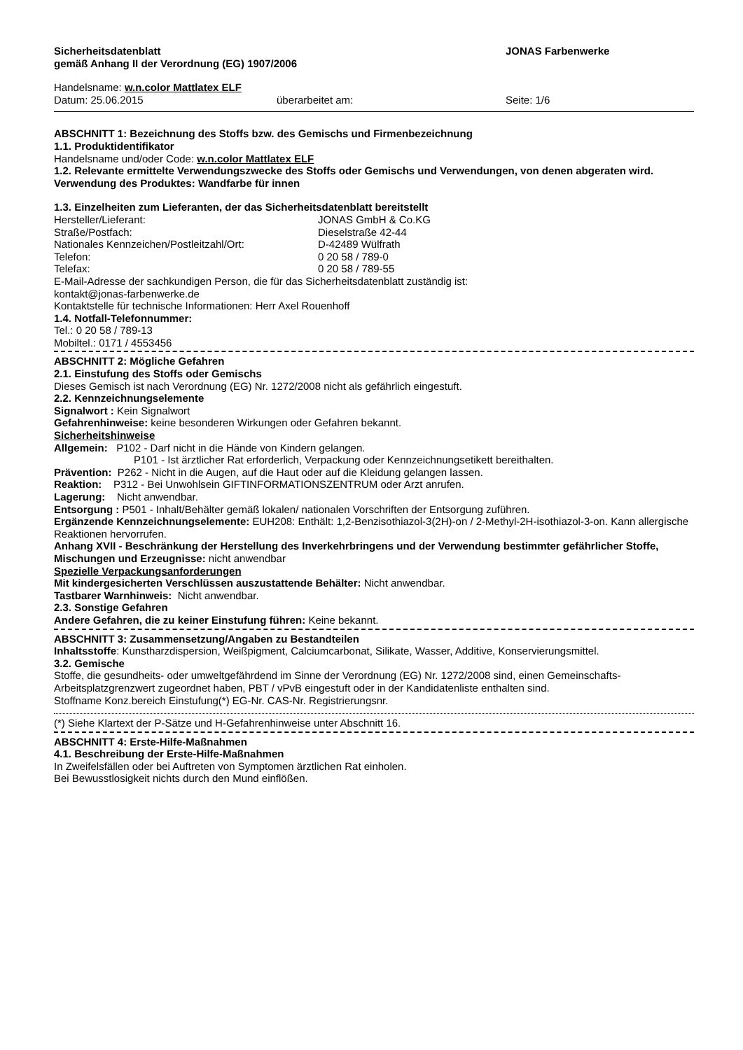Sicherheitsdatenblatt JONAS Farbenwerke
gemäß Anhang II der Verordnung (EG) 1907/2006
Handelsname: w.n.color Mattlatex ELF
Datum: 25.06.2015 überarbeitet am: Seite: 1/6
ABSCHNITT 1: Bezeichnung des Stoffs bzw. des Gemischs und Firmenbezeichnung
1.1. Produktidentifikator
Handelsname und/oder Code: w.n.color Mattlatex ELF
1.2. Relevante ermittelte Verwendungszwecke des Stoffs oder Gemischs und Verwendungen, von denen abgeraten wird.
Verwendung des Produktes: Wandfarbe für innen
1.3. Einzelheiten zum Lieferanten, der das Sicherheitsdatenblatt bereitstellt
Hersteller/Lieferant: JONAS GmbH & Co.KG
Straße/Postfach: Dieselstraße 42-44
Nationales Kennzeichen/Postleitzahl/Ort: D-42489 Wülfrath
Telefon: 0 20 58 / 789-0
Telefax: 0 20 58 / 789-55
E-Mail-Adresse der sachkundigen Person, die für das Sicherheitsdatenblatt zuständig ist:
kontakt@jonas-farbenwerke.de
Kontaktstelle für technische Informationen: Herr Axel Rouenhoff
1.4. Notfall-Telefonnummer:
Tel.: 0 20 58 / 789-13
Mobiltel.: 0171 / 4553456
ABSCHNITT 2: Mögliche Gefahren
2.1. Einstufung des Stoffs oder Gemischs
Dieses Gemisch ist nach Verordnung (EG) Nr. 1272/2008 nicht als gefährlich eingestuft.
2.2. Kennzeichnungselemente
Signalwort : Kein Signalwort
Gefahrenhinweise: keine besonderen Wirkungen oder Gefahren bekannt.
Sicherheitshinweise
Allgemein: P102 - Darf nicht in die Hände von Kindern gelangen.
P101 - Ist ärztlicher Rat erforderlich, Verpackung oder Kennzeichnungsetikett bereithalten.
Prävention: P262 - Nicht in die Augen, auf die Haut oder auf die Kleidung gelangen lassen.
Reaktion: P312 - Bei Unwohlsein GIFTINFORMATIONSZENTRUM oder Arzt anrufen.
Lagerung: Nicht anwendbar.
Entsorgung : P501 - Inhalt/Behälter gemäß lokalen/ nationalen Vorschriften der Entsorgung zuführen.
Ergänzende Kennzeichnungselemente: EUH208: Enthält: 1,2-Benzisothiazol-3(2H)-on / 2-Methyl-2H-isothiazol-3-on. Kann allergische Reaktionen hervorrufen.
Anhang XVII - Beschränkung der Herstellung des Inverkehrbringens und der Verwendung bestimmter gefährlicher Stoffe, Mischungen und Erzeugnisse: nicht anwendbar
Spezielle Verpackungsanforderungen
Mit kindergesicherten Verschlüssen auszustattende Behälter: Nicht anwendbar.
Tastbarer Warnhinweis: Nicht anwendbar.
2.3. Sonstige Gefahren
Andere Gefahren, die zu keiner Einstufung führen: Keine bekannt.
ABSCHNITT 3: Zusammensetzung/Angaben zu Bestandteilen
Inhaltsstoffe: Kunstharzdispersion, Weißpigment, Calciumcarbonat, Silikate, Wasser, Additive, Konservierungsmittel.
3.2. Gemische
Stoffe, die gesundheits- oder umweltgefährdend im Sinne der Verordnung (EG) Nr. 1272/2008 sind, einen Gemeinschafts- Arbeitsplatzgrenzwert zugeordnet haben, PBT / vPvB eingestuft oder in der Kandidatenliste enthalten sind.
Stoffname Konz.bereich Einstufung(*) EG-Nr. CAS-Nr. Registrierungsnr.
(*) Siehe Klartext der P-Sätze und H-Gefahrenhinweise unter Abschnitt 16.
ABSCHNITT 4: Erste-Hilfe-Maßnahmen
4.1. Beschreibung der Erste-Hilfe-Maßnahmen
In Zweifelsfällen oder bei Auftreten von Symptomen ärztlichen Rat einholen.
Bei Bewusstlosigkeit nichts durch den Mund einflößen.